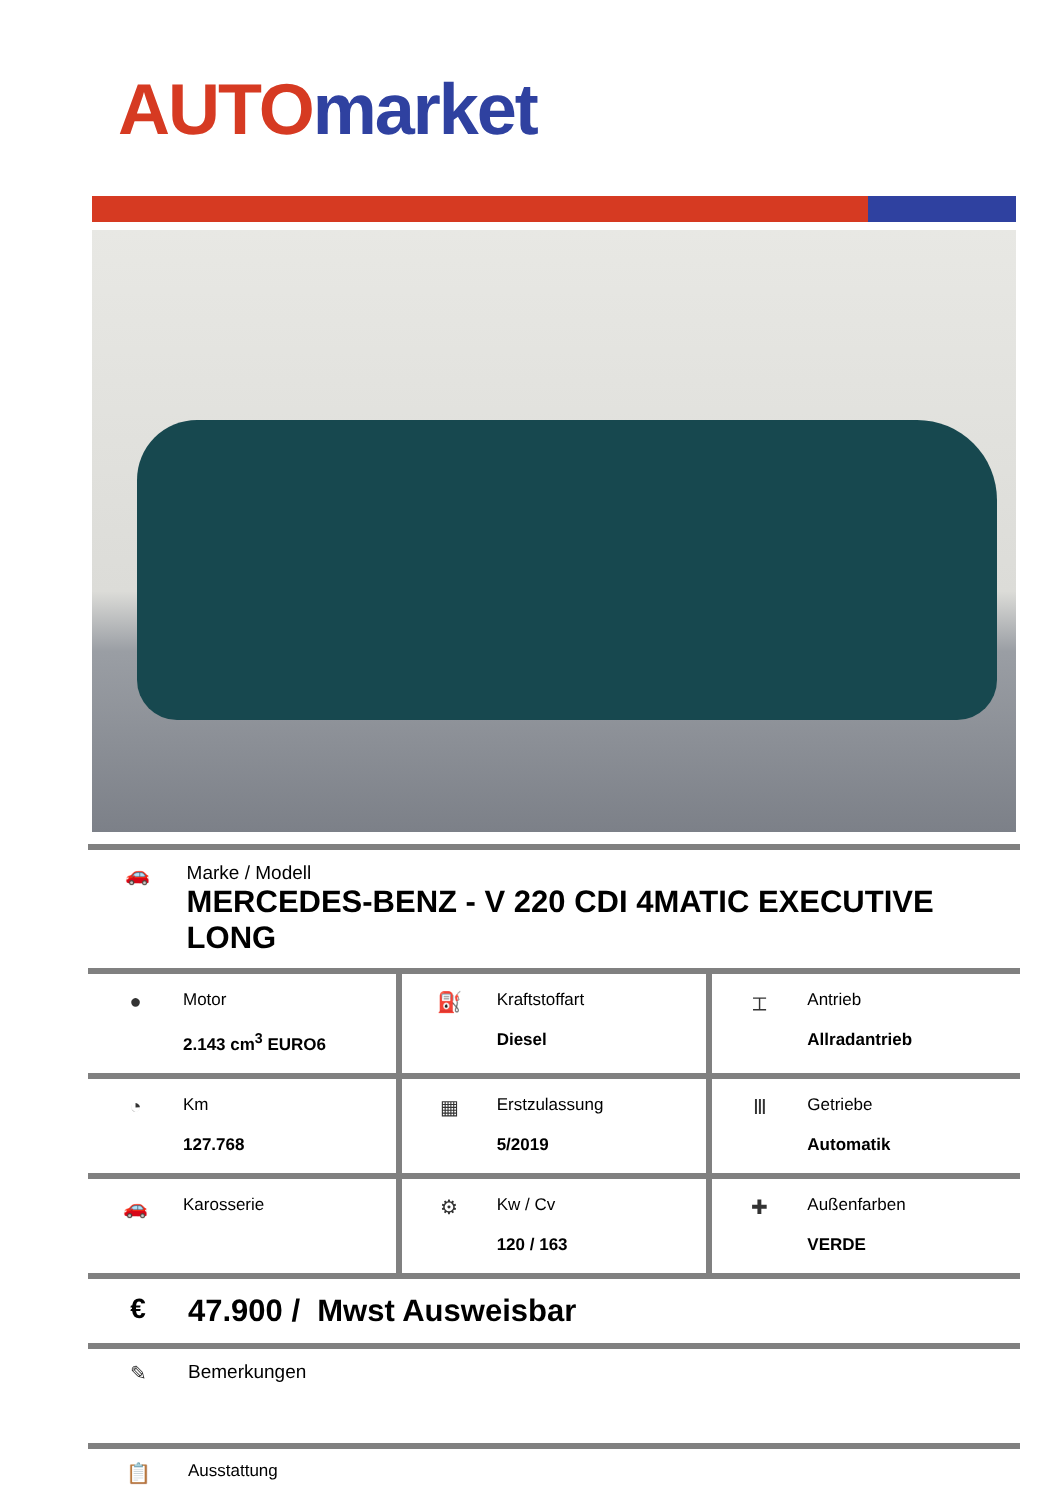AUTO market
🚗 Marke / Modell
MERCEDES-BENZ - V 220 CDI 4MATIC EXECUTIVE LONG
| ● Motor 2.143 cm<sup>3</sup> EURO6 | ⛽ Kraftstoffart Diesel | ⌶ Antrieb Allradantrieb |
| ◔ Km 127.768 | ▦ Erstzulassung 5/2019 | Ⅲ Getriebe Automatik |
| 🚗 Karosserie | ⚙ Kw / Cv 120 / 163 | ✚ Außenfarben VERDE |
€ 47.900 / Mwst Ausweisbar
✎ Bemerkungen
📋
Ausstattung